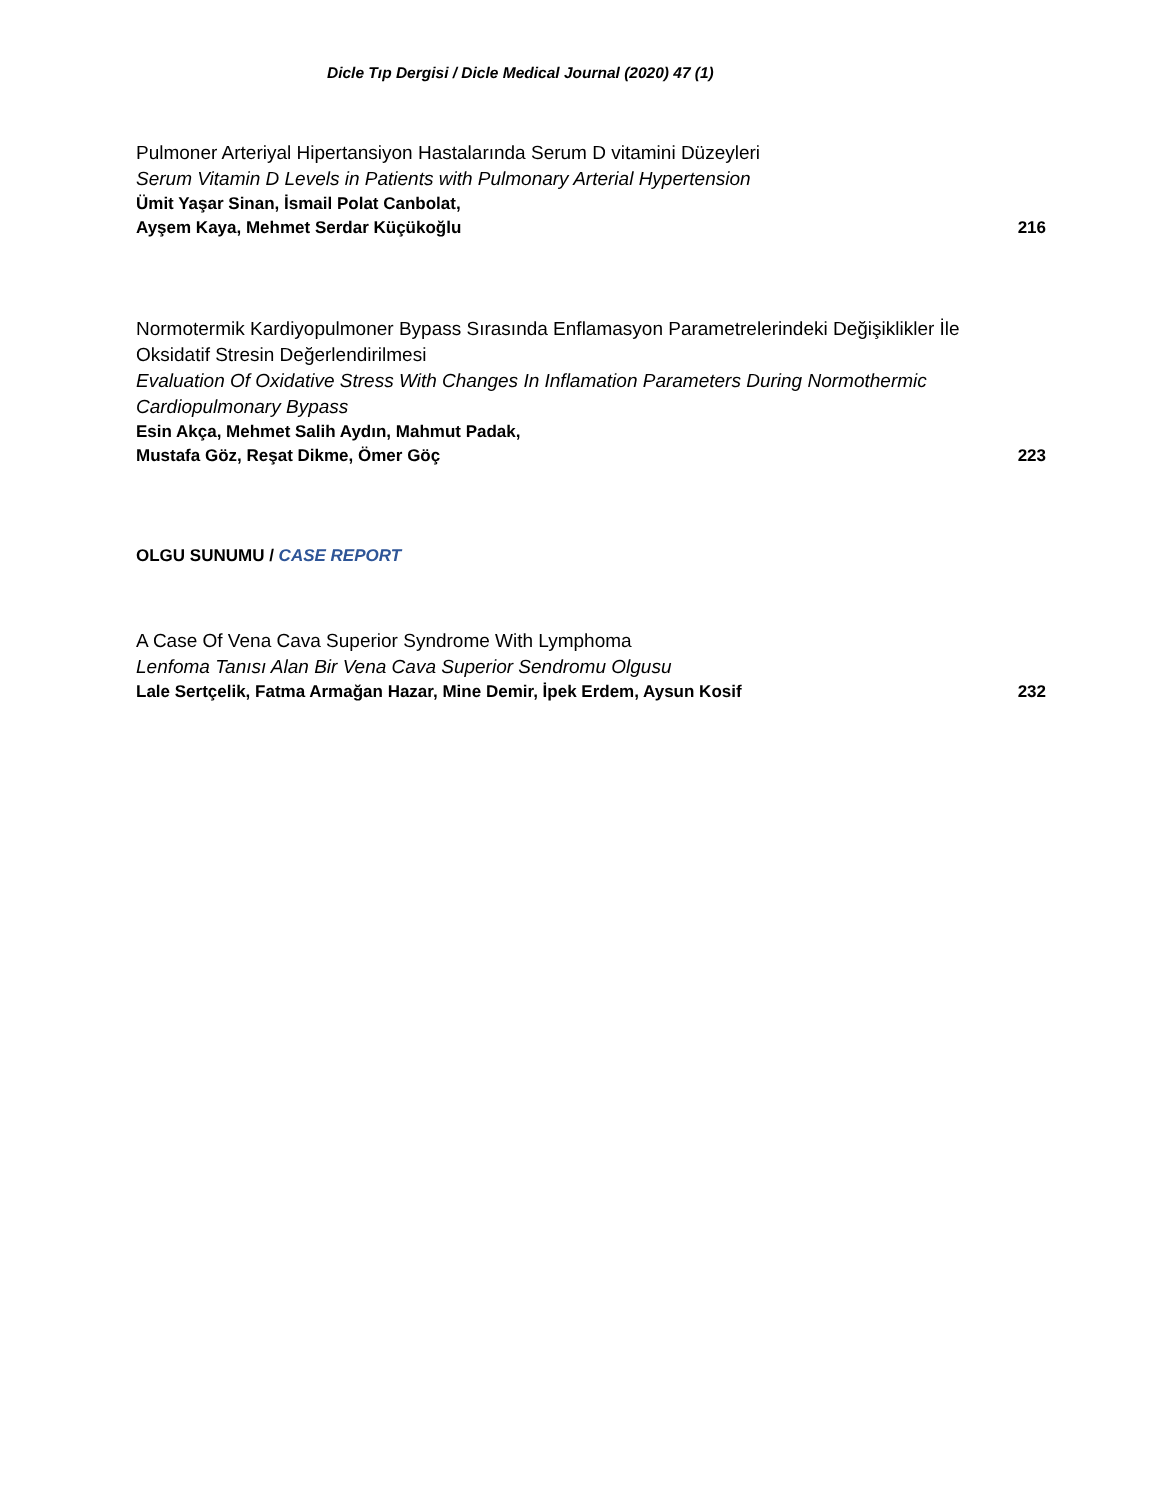Dicle Tıp Dergisi / Dicle Medical Journal (2020) 47 (1)
Pulmoner Arteriyal Hipertansiyon Hastalarında Serum D vitamini Düzeyleri
Serum Vitamin D Levels in Patients with Pulmonary Arterial Hypertension
Ümit Yaşar Sinan, İsmail Polat Canbolat,
Ayşem Kaya, Mehmet Serdar Küçükoğlu 216
Normotermik Kardiyopulmoner Bypass Sırasında Enflamasyon Parametrelerindeki Değişiklikler İle Oksidatif Stresin Değerlendirilmesi
Evaluation Of Oxidative Stress With Changes In Inflamation Parameters During Normothermic Cardiopulmonary Bypass
Esin Akça, Mehmet Salih Aydın, Mahmut Padak,
Mustafa Göz, Reşat Dikme, Ömer Göç 223
OLGU SUNUMU / CASE REPORT
A Case Of Vena Cava Superior Syndrome With Lymphoma
Lenfoma Tanısı Alan Bir Vena Cava Superior Sendromu Olgusu
Lale Sertçelik, Fatma Armağan Hazar, Mine Demir, İpek Erdem, Aysun Kosif 232